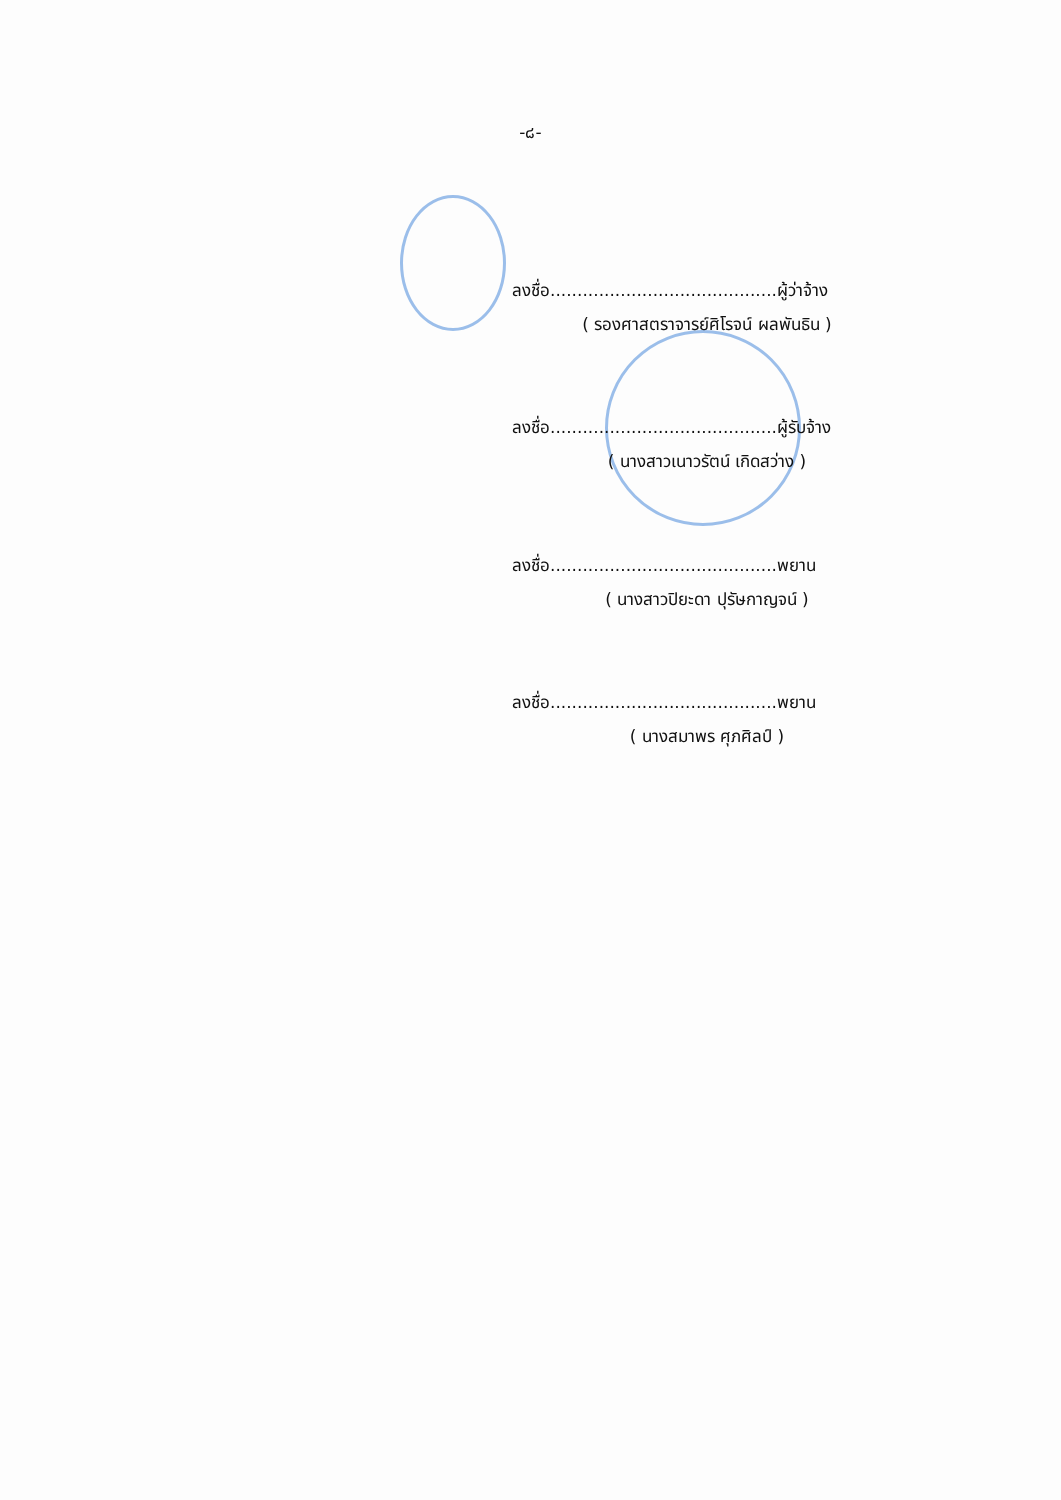-๘-
ลงชื่อ..........................................ผู้ว่าจ้าง
( รองศาสตราจารย์ศิโรจน์ ผลพันธิน )
ลงชื่อ..........................................ผู้รับจ้าง
( นางสาวเนาวรัตน์ เกิดสว่าง )
ลงชื่อ..........................................พยาน
( นางสาวปิยะดา ปุรัษกาญจน์ )
ลงชื่อ..........................................พยาน
( นางสมาพร ศุภศิลป์ )